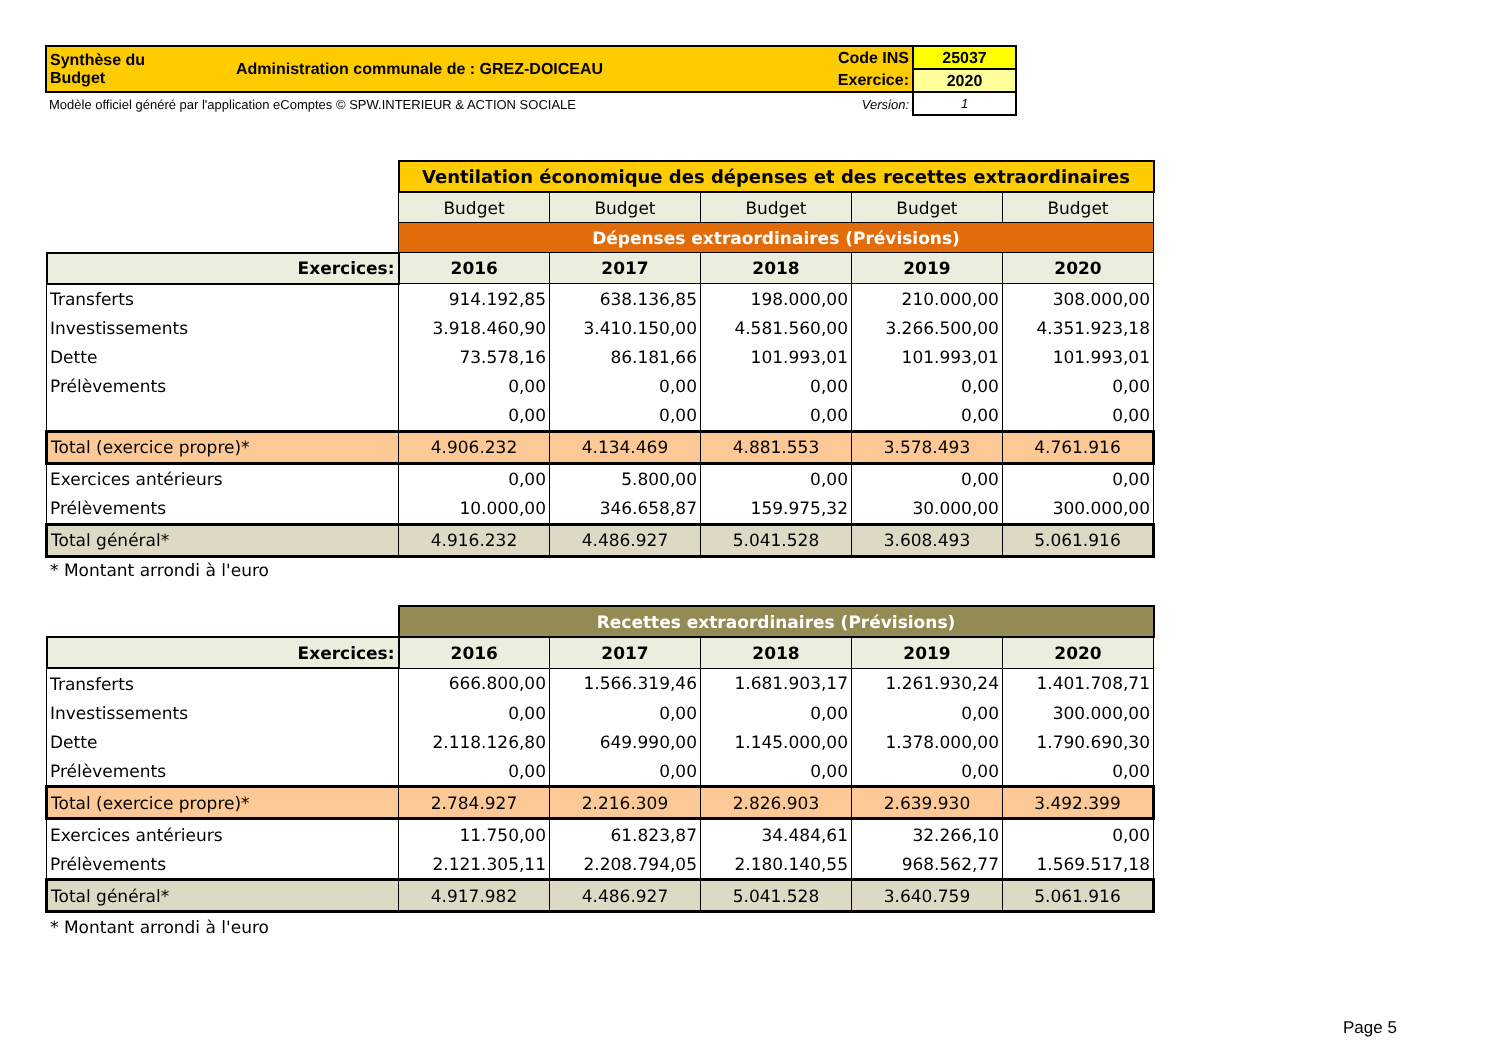| Synthèse du Budget | Administration communale de : GREZ-DOICEAU | Code INS | 25037 |
| | | Exercice: | 2020 |
| Modèle officiel généré par l'application eComptes © SPW.INTERIEUR & ACTION SOCIALE | | Version: | 1 |
| | Ventilation économique des dépenses et des recettes extraordinaires | | | | |
| | Budget | Budget | Budget | Budget | Budget |
| | Dépenses extraordinaires (Prévisions) | | | | |
| Exercices: | 2016 | 2017 | 2018 | 2019 | 2020 |
| Transferts | 914.192,85 | 638.136,85 | 198.000,00 | 210.000,00 | 308.000,00 |
| Investissements | 3.918.460,90 | 3.410.150,00 | 4.581.560,00 | 3.266.500,00 | 4.351.923,18 |
| Dette | 73.578,16 | 86.181,66 | 101.993,01 | 101.993,01 | 101.993,01 |
| Prélèvements | 0,00 | 0,00 | 0,00 | 0,00 | 0,00 |
| | 0,00 | 0,00 | 0,00 | 0,00 | 0,00 |
| Total (exercice propre)* | 4.906.232 | 4.134.469 | 4.881.553 | 3.578.493 | 4.761.916 |
| Exercices antérieurs | 0,00 | 5.800,00 | 0,00 | 0,00 | 0,00 |
| Prélèvements | 10.000,00 | 346.658,87 | 159.975,32 | 30.000,00 | 300.000,00 |
| Total général* | 4.916.232 | 4.486.927 | 5.041.528 | 3.608.493 | 5.061.916 |
* Montant arrondi à l'euro
| | Recettes extraordinaires (Prévisions) | | | | |
| Exercices: | 2016 | 2017 | 2018 | 2019 | 2020 |
| Transferts | 666.800,00 | 1.566.319,46 | 1.681.903,17 | 1.261.930,24 | 1.401.708,71 |
| Investissements | 0,00 | 0,00 | 0,00 | 0,00 | 300.000,00 |
| Dette | 2.118.126,80 | 649.990,00 | 1.145.000,00 | 1.378.000,00 | 1.790.690,30 |
| Prélèvements | 0,00 | 0,00 | 0,00 | 0,00 | 0,00 |
| Total (exercice propre)* | 2.784.927 | 2.216.309 | 2.826.903 | 2.639.930 | 3.492.399 |
| Exercices antérieurs | 11.750,00 | 61.823,87 | 34.484,61 | 32.266,10 | 0,00 |
| Prélèvements | 2.121.305,11 | 2.208.794,05 | 2.180.140,55 | 968.562,77 | 1.569.517,18 |
| Total général* | 4.917.982 | 4.486.927 | 5.041.528 | 3.640.759 | 5.061.916 |
* Montant arrondi à l'euro
Page 5